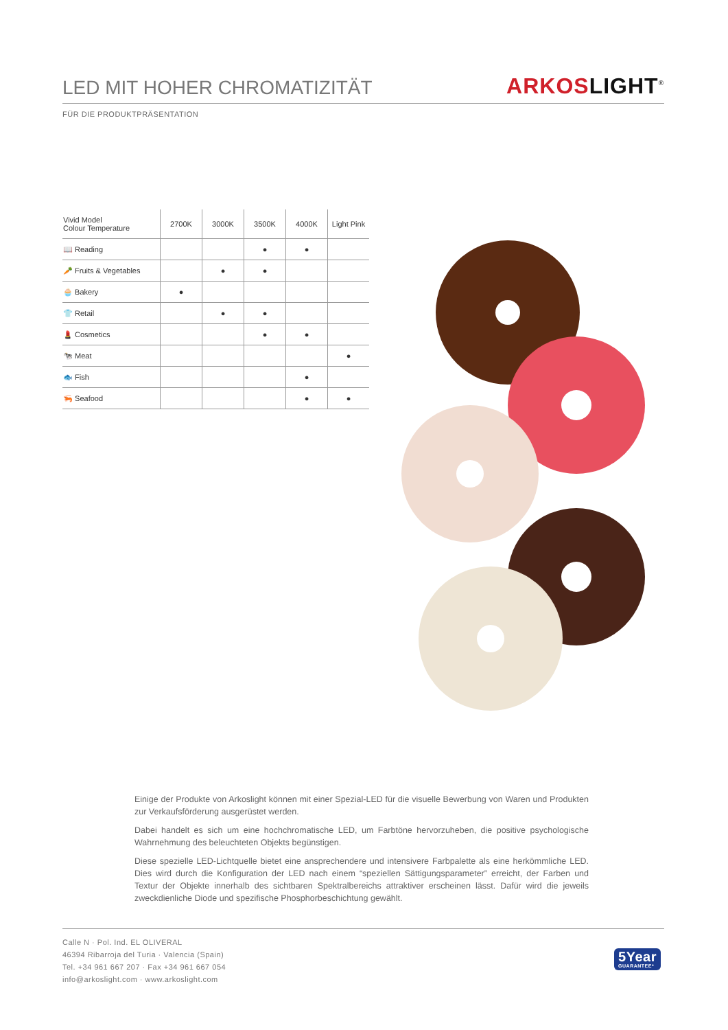LED MIT HOHER CHROMATIZITÄT
ARKOS LIGHT<sup>®</sup>
FÜR DIE PRODUKTPRÄSENTATION
| Vivid Model Colour Temperature | 2700K | 3000K | 3500K | 4000K | Light Pink |
| --- | --- | --- | --- | --- | --- |
| 📖 Reading | | | ● | ● | |
| 🥕 Fruits & Vegetables | | ● | ● | | |
| 🧁 Bakery | ● | | | | |
| 👕 Retail | | ● | ● | | |
| 💄 Cosmetics | | | ● | ● | |
| 🐄 Meat | | | | | ● |
| 🐟 Fish | | | | ● | |
| 🦐 Seafood | | | | ● | ● |
Einige der Produkte von Arkoslight können mit einer Spezial-LED für die visuelle Bewerbung von Waren und Produkten zur Verkaufsförderung ausgerüstet werden.
Dabei handelt es sich um eine hochchromatische LED, um Farbtöne hervorzuheben, die positive psychologische Wahrnehmung des beleuchteten Objekts begünstigen.
Diese spezielle LED-Lichtquelle bietet eine ansprechendere und intensivere Farbpalette als eine herkömmliche LED. Dies wird durch die Konfiguration der LED nach einem “speziellen Sättigungsparameter” erreicht, der Farben und Textur der Objekte innerhalb des sichtbaren Spektralbereichs attraktiver erscheinen lässt. Dafür wird die jeweils zweckdienliche Diode und spezifische Phosphorbeschichtung gewählt.
Calle N · Pol. Ind. EL OLIVERAL
46394 Ribarroja del Turia · Valencia (Spain)
Tel. +34 961 667 207 · Fax +34 961 667 054
info@arkoslight.com · www.arkoslight.com
5Year
GUARANTEE*